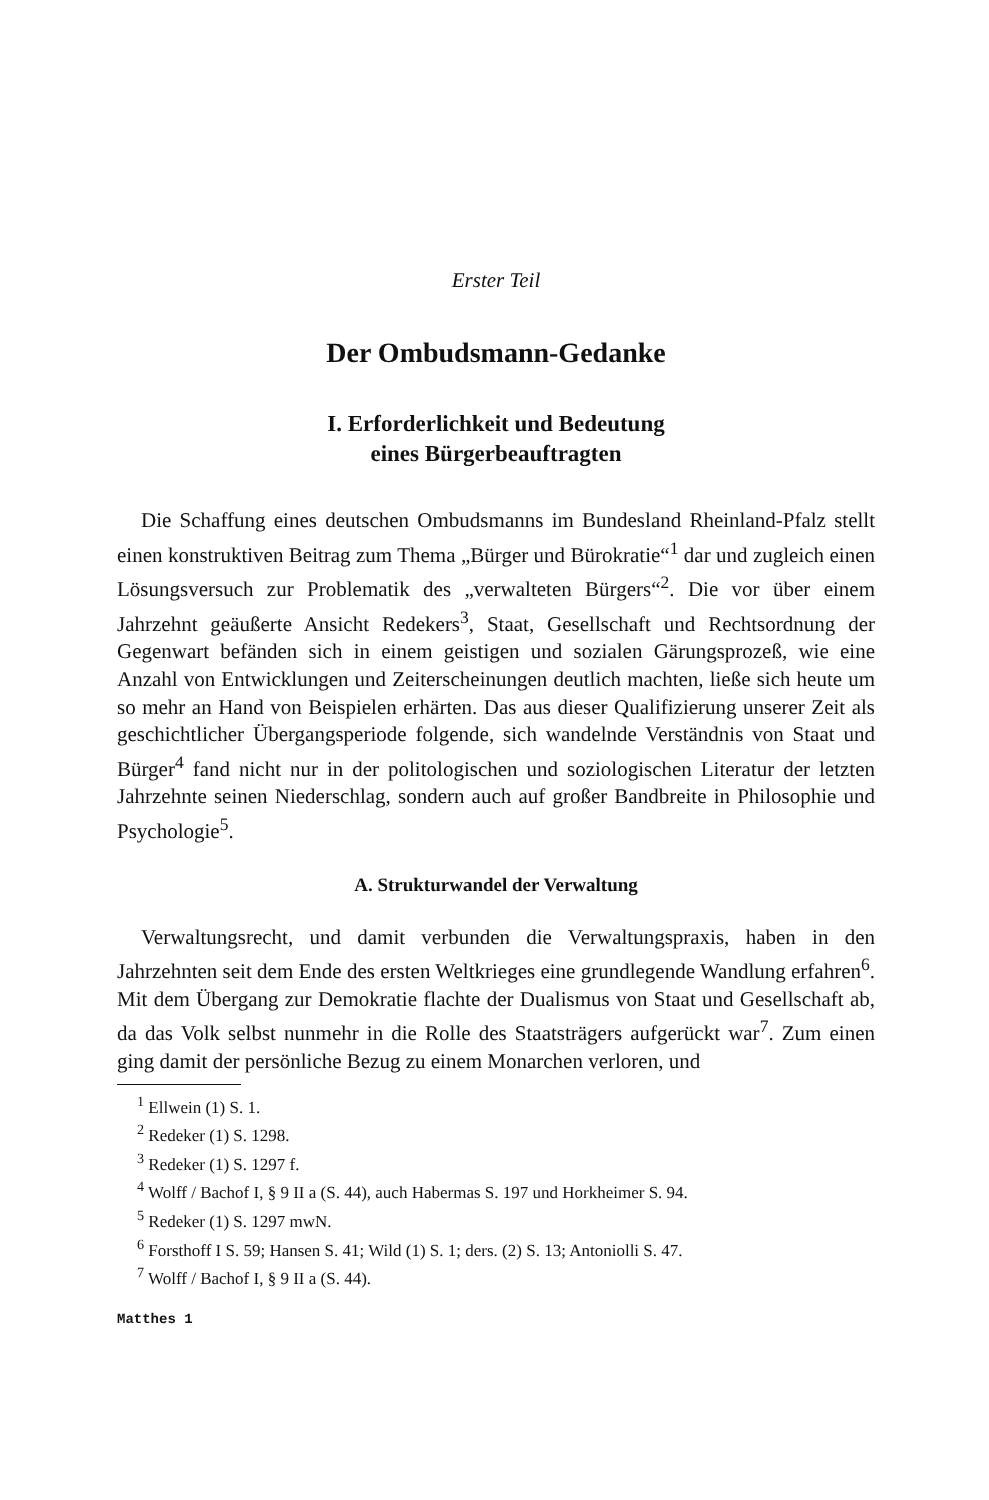Erster Teil
Der Ombudsmann-Gedanke
I. Erforderlichkeit und Bedeutung
eines Bürgerbeauftragten
Die Schaffung eines deutschen Ombudsmanns im Bundesland Rheinland-Pfalz stellt einen konstruktiven Beitrag zum Thema „Bürger und Bürokratie“<sup>1</sup> dar und zugleich einen Lösungsversuch zur Problematik des „verwalteten Bürgers“<sup>2</sup>. Die vor über einem Jahrzehnt geäußerte Ansicht Redekers<sup>3</sup>, Staat, Gesellschaft und Rechtsordnung der Gegenwart befänden sich in einem geistigen und sozialen Gärungsprozeß, wie eine Anzahl von Entwicklungen und Zeiterscheinungen deutlich machten, ließe sich heute um so mehr an Hand von Beispielen erhärten. Das aus dieser Qualifizierung unserer Zeit als geschichtlicher Übergangsperiode folgende, sich wandelnde Verständnis von Staat und Bürger<sup>4</sup> fand nicht nur in der politologischen und soziologischen Literatur der letzten Jahrzehnte seinen Niederschlag, sondern auch auf großer Bandbreite in Philosophie und Psychologie<sup>5</sup>.
A. Strukturwandel der Verwaltung
Verwaltungsrecht, und damit verbunden die Verwaltungspraxis, haben in den Jahrzehnten seit dem Ende des ersten Weltkrieges eine grundlegende Wandlung erfahren<sup>6</sup>. Mit dem Übergang zur Demokratie flachte der Dualismus von Staat und Gesellschaft ab, da das Volk selbst nunmehr in die Rolle des Staatsträgers aufgerückt war<sup>7</sup>. Zum einen ging damit der persönliche Bezug zu einem Monarchen verloren, und
<sup>1</sup> Ellwein (1) S. 1.
<sup>2</sup> Redeker (1) S. 1298.
<sup>3</sup> Redeker (1) S. 1297 f.
<sup>4</sup> Wolff / Bachof I, § 9 II a (S. 44), auch Habermas S. 197 und Horkheimer S. 94.
<sup>5</sup> Redeker (1) S. 1297 mwN.
<sup>6</sup> Forsthoff I S. 59; Hansen S. 41; Wild (1) S. 1; ders. (2) S. 13; Antoniolli S. 47.
<sup>7</sup> Wolff / Bachof I, § 9 II a (S. 44).
Matthes 1